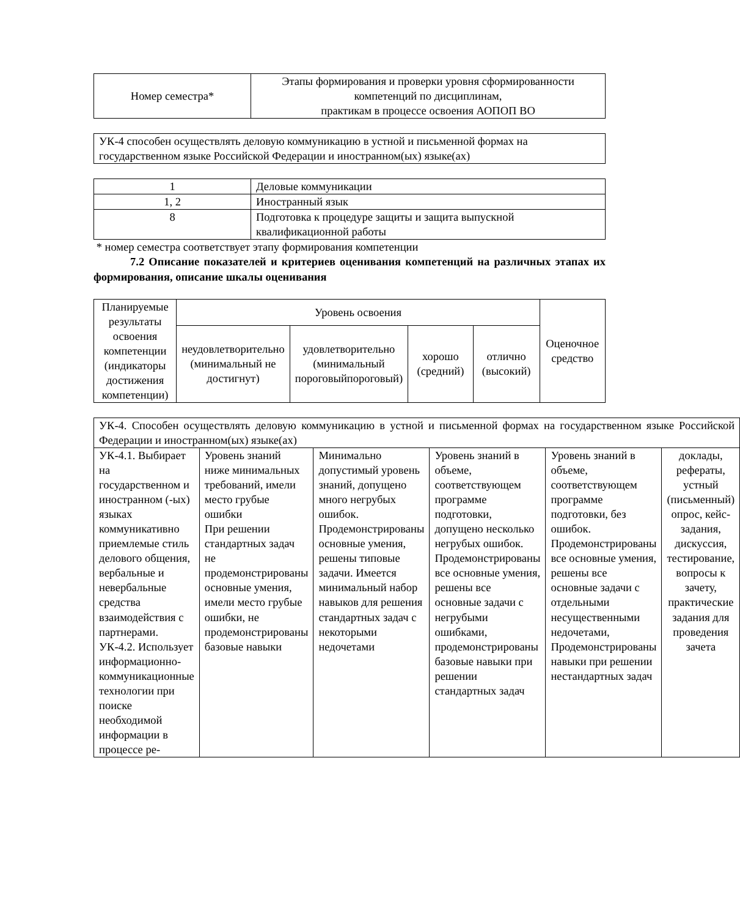| Номер семестра* | Этапы формирования и проверки уровня сформированности компетенций по дисциплинам, практикам в процессе освоения АОПОП ВО |
| УК-4 способен осуществлять деловую коммуникацию в устной и письменной формах на государственном языке Российской Федерации и иностранном(ых) языке(ах) |
| 1 | Деловые коммуникации |
| 1, 2 | Иностранный язык |
| 8 | Подготовка к процедуре защиты и защита выпускной квалификационной работы |
* номер семестра соответствует этапу формирования компетенции
7.2 Описание показателей и критериев оценивания компетенций на различных этапах их формирования, описание шкалы оценивания
| Планируемые результаты освоения компетенции (индикаторы достижения компетенции) | Уровень освоения | | | | Оценочное средство |
| --- | --- | --- | --- | --- | --- |
| | неудовлетворительно (минимальный не достигнут) | удовлетворительно (минимальный пороговыйпороговый) | хорошо (средний) | отлично (высокий) | |
| УК-4. Способен осуществлять деловую коммуникацию в устной и письменной формах на государственном языке Российской Федерации и иностранном(ых) языке(ах) | | | | | |
| УК-4.1. Выбирает на государственном и иностранном (-ых) языках коммуникативно приемлемые стиль делового общения, вербальные и невербальные средства взаимодействия с партнерами. УК-4.2. Использует информационно- коммуникационные технологии при поиске необходимой информации в процессе ре- | Уровень знаний ниже минимальных требований, имели место грубые ошибки При решении стандартных задач не продемонстрированы основные умения, имели место грубые ошибки, не продемонстрированы базовые навыки | Минимально допустимый уровень знаний, допущено много негрубых ошибок. Продемонстрированы основные умения, решены типовые задачи. Имеется минимальный набор навыков для решения стандартных задач с некоторыми недочетами | Уровень знаний в объеме, соответствующем программе подготовки, допущено несколько негрубых ошибок. Продемонстрированы все основные умения, решены все основные задачи с негрубыми ошибками, продемонстрированы базовые навыки при решении стандартных задач | Уровень знаний в объеме, соответствующем программе подготовки, без ошибок. Продемонстрированы все основные умения, решены все основные задачи с отдельными несущественными недочетами, Продемонстрированы навыки при решении нестандартных задач | доклады, рефераты, устный (письменный) опрос, кейс-задания, дискуссия, тестирование, вопросы к зачету, практические задания для проведения зачета |